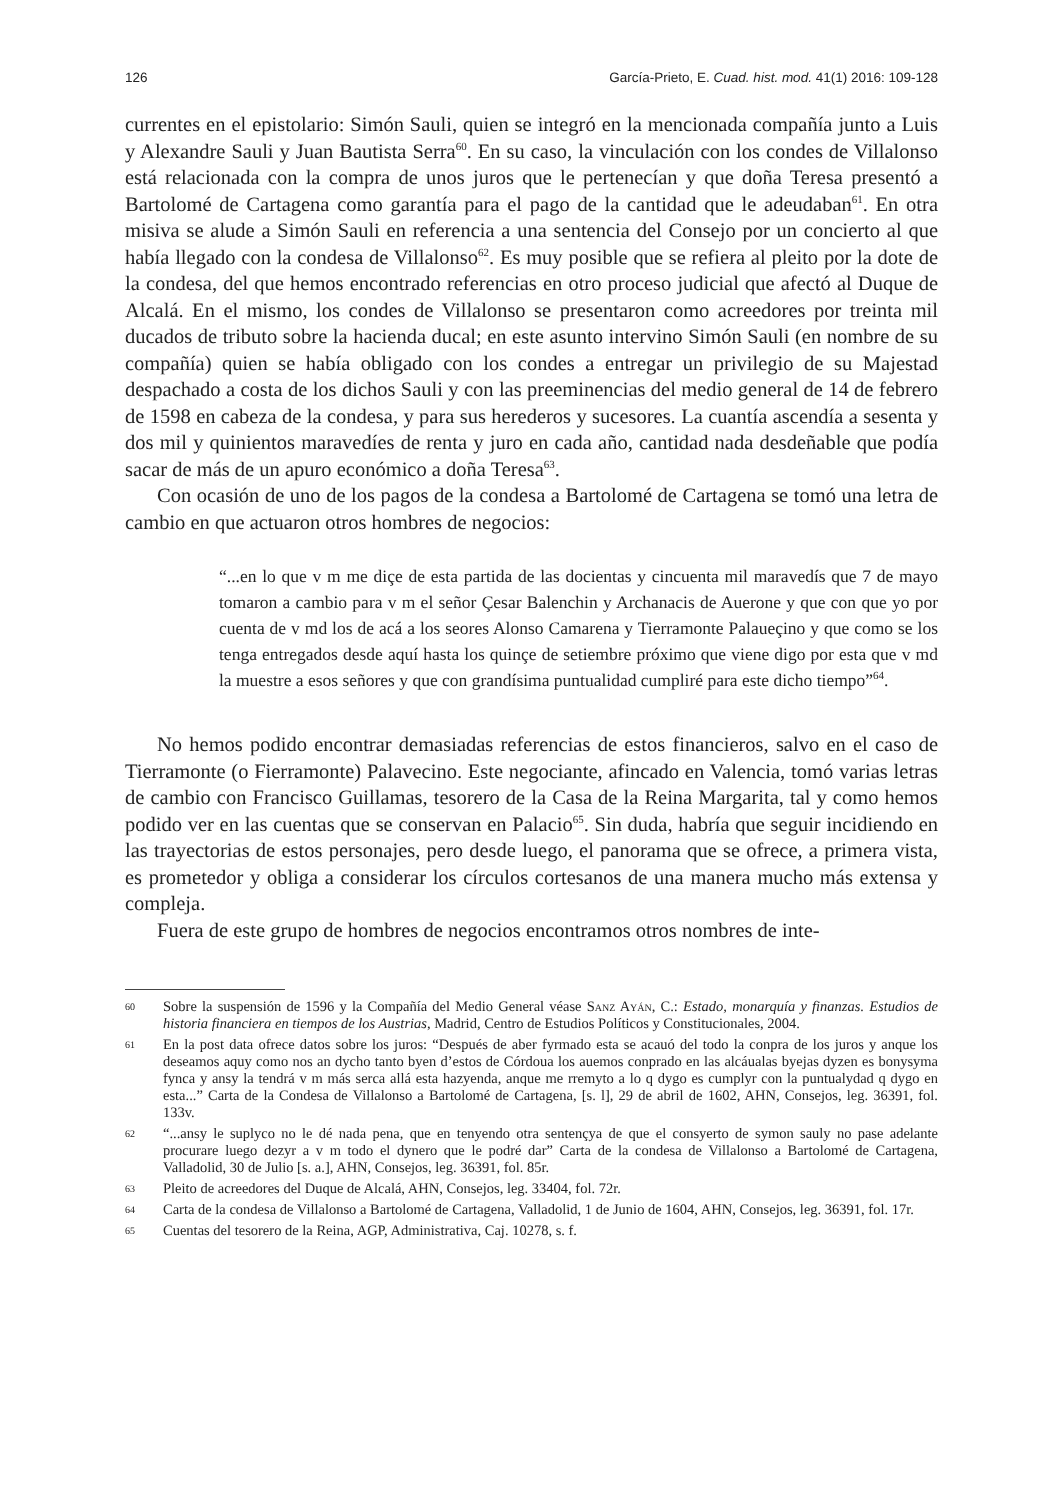126 García-Prieto, E. Cuad. hist. mod. 41(1) 2016: 109-128
currentes en el epistolario: Simón Sauli, quien se integró en la mencionada compañía junto a Luis y Alexandre Sauli y Juan Bautista Serra<sup>60</sup>. En su caso, la vinculación con los condes de Villalonso está relacionada con la compra de unos juros que le pertenecían y que doña Teresa presentó a Bartolomé de Cartagena como garantía para el pago de la cantidad que le adeudaban<sup>61</sup>. En otra misiva se alude a Simón Sauli en referencia a una sentencia del Consejo por un concierto al que había llegado con la condesa de Villalonso<sup>62</sup>. Es muy posible que se refiera al pleito por la dote de la condesa, del que hemos encontrado referencias en otro proceso judicial que afectó al Duque de Alcalá. En el mismo, los condes de Villalonso se presentaron como acreedores por treinta mil ducados de tributo sobre la hacienda ducal; en este asunto intervino Simón Sauli (en nombre de su compañía) quien se había obligado con los condes a entregar un privilegio de su Majestad despachado a costa de los dichos Sauli y con las preeminencias del medio general de 14 de febrero de 1598 en cabeza de la condesa, y para sus herederos y sucesores. La cuantía ascendía a sesenta y dos mil y quinientos maravedíes de renta y juro en cada año, cantidad nada desdeñable que podía sacar de más de un apuro económico a doña Teresa<sup>63</sup>.
Con ocasión de uno de los pagos de la condesa a Bartolomé de Cartagena se tomó una letra de cambio en que actuaron otros hombres de negocios:
“...en lo que v m me diçe de esta partida de las docientas y cincuenta mil maravedís que 7 de mayo tomaron a cambio para v m el señor Çesar Balenchin y Archanacis de Auerone y que con que yo por cuenta de v md los de acá a los seores Alonso Camarena y Tierramonte Palaueçino y que como se los tenga entregados desde aquí hasta los quinçe de setiembre próximo que viene digo por esta que v md la muestre a esos señores y que con grandísima puntualidad cumpliré para este dicho tiempo”<sup>64</sup>.
No hemos podido encontrar demasiadas referencias de estos financieros, salvo en el caso de Tierramonte (o Fierramonte) Palavecino. Este negociante, afincado en Valencia, tomó varias letras de cambio con Francisco Guillamas, tesorero de la Casa de la Reina Margarita, tal y como hemos podido ver en las cuentas que se conservan en Palacio<sup>65</sup>. Sin duda, habría que seguir incidiendo en las trayectorias de estos personajes, pero desde luego, el panorama que se ofrece, a primera vista, es prometedor y obliga a considerar los círculos cortesanos de una manera mucho más extensa y compleja.
Fuera de este grupo de hombres de negocios encontramos otros nombres de inte-
60 Sobre la suspensión de 1596 y la Compañía del Medio General véase Sanz Ayán, C.: Estado, monarquía y finanzas. Estudios de historia financiera en tiempos de los Austrias, Madrid, Centro de Estudios Políticos y Constitucionales, 2004.
61 En la post data ofrece datos sobre los juros: “Después de aber fyrmado esta se acauó del todo la conpra de los juros y anque los deseamos aquy como nos an dycho tanto byen d’estos de Córdoua los auemos conprado en las alcáualas byejas dyzen es bonysyma fynca y ansy la tendrá v m más serca allá esta hazyenda, anque me rremyto a lo q dygo es cumplyr con la puntualydad q dygo en esta...” Carta de la Condesa de Villalonso a Bartolomé de Cartagena, [s. l], 29 de abril de 1602, AHN, Consejos, leg. 36391, fol. 133v.
62 “...ansy le suplyco no le dé nada pena, que en tenyendo otra sentençya de que el consyerto de symon sauly no pase adelante procurare luego dezyr a v m todo el dynero que le podré dar” Carta de la condesa de Villalonso a Bartolomé de Cartagena, Valladolid, 30 de Julio [s. a.], AHN, Consejos, leg. 36391, fol. 85r.
63 Pleito de acreedores del Duque de Alcalá, AHN, Consejos, leg. 33404, fol. 72r.
64 Carta de la condesa de Villalonso a Bartolomé de Cartagena, Valladolid, 1 de Junio de 1604, AHN, Consejos, leg. 36391, fol. 17r.
65 Cuentas del tesorero de la Reina, AGP, Administrativa, Caj. 10278, s. f.